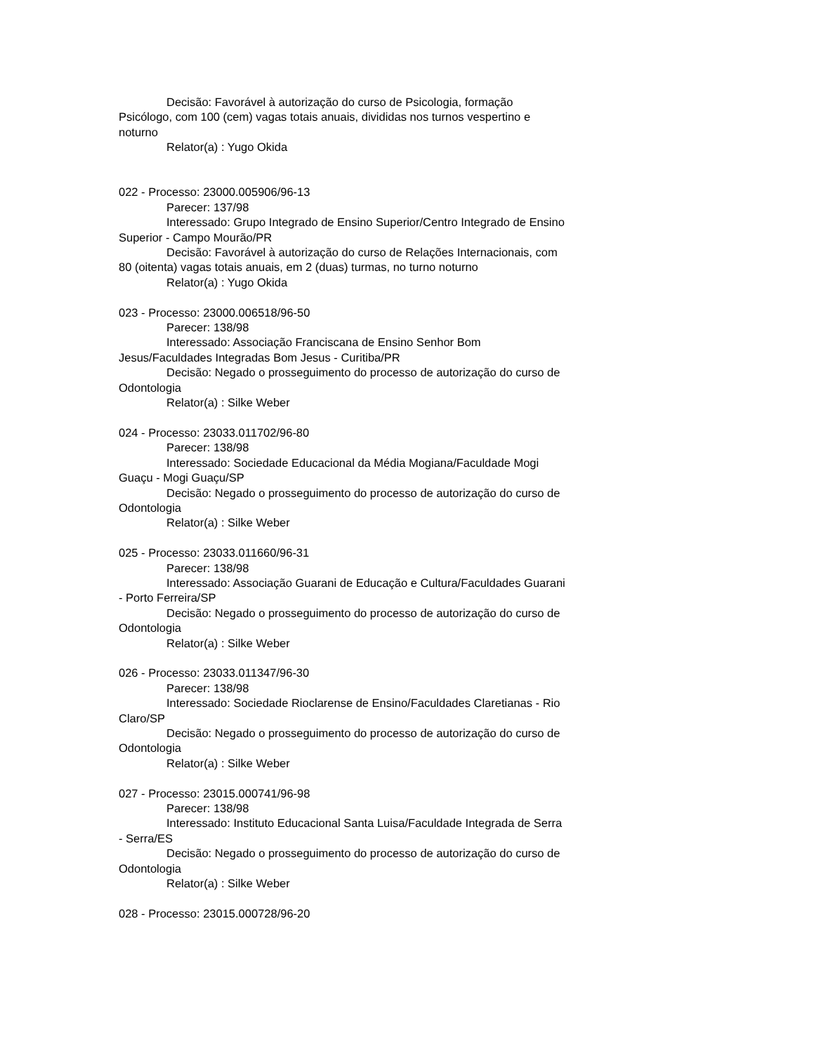Decisão: Favorável à autorização do curso de Psicologia, formação Psicólogo, com 100 (cem) vagas totais anuais, divididas nos turnos vespertino e noturno
Relator(a) : Yugo Okida
022 - Processo: 23000.005906/96-13
Parecer: 137/98
Interessado: Grupo Integrado de Ensino Superior/Centro Integrado de Ensino Superior - Campo Mourão/PR
Decisão: Favorável à autorização do curso de Relações Internacionais, com 80 (oitenta) vagas totais anuais, em 2 (duas) turmas, no turno noturno
Relator(a) : Yugo Okida
023 - Processo: 23000.006518/96-50
Parecer: 138/98
Interessado: Associação Franciscana de Ensino Senhor Bom Jesus/Faculdades Integradas Bom Jesus - Curitiba/PR
Decisão: Negado o prosseguimento do processo de autorização do curso de Odontologia
Relator(a) : Silke Weber
024 - Processo: 23033.011702/96-80
Parecer: 138/98
Interessado: Sociedade Educacional da Média Mogiana/Faculdade Mogi Guaçu - Mogi Guaçu/SP
Decisão: Negado o prosseguimento do processo de autorização do curso de Odontologia
Relator(a) : Silke Weber
025 - Processo: 23033.011660/96-31
Parecer: 138/98
Interessado: Associação Guarani de Educação e Cultura/Faculdades Guarani - Porto Ferreira/SP
Decisão: Negado o prosseguimento do processo de autorização do curso de Odontologia
Relator(a) : Silke Weber
026 - Processo: 23033.011347/96-30
Parecer: 138/98
Interessado: Sociedade Rioclarense de Ensino/Faculdades Claretianas - Rio Claro/SP
Decisão: Negado o prosseguimento do processo de autorização do curso de Odontologia
Relator(a) : Silke Weber
027 - Processo: 23015.000741/96-98
Parecer: 138/98
Interessado: Instituto Educacional Santa Luisa/Faculdade Integrada de Serra - Serra/ES
Decisão: Negado o prosseguimento do processo de autorização do curso de Odontologia
Relator(a) : Silke Weber
028 - Processo: 23015.000728/96-20